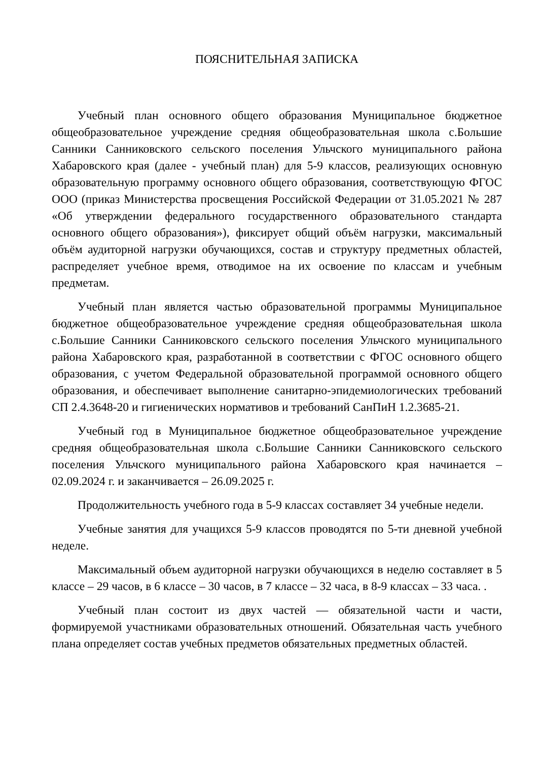ПОЯСНИТЕЛЬНАЯ ЗАПИСКА
Учебный план основного общего образования Муниципальное бюджетное общеобразовательное учреждение средняя общеобразовательная школа с.Большие Санники Санниковского сельского поселения Ульчского муниципального района Хабаровского края (далее - учебный план) для 5-9 классов, реализующих основную образовательную программу основного общего образования, соответствующую ФГОС ООО (приказ Министерства просвещения Российской Федерации от 31.05.2021 № 287 «Об утверждении федерального государственного образовательного стандарта основного общего образования»), фиксирует общий объём нагрузки, максимальный объём аудиторной нагрузки обучающихся, состав и структуру предметных областей, распределяет учебное время, отводимое на их освоение по классам и учебным предметам.
Учебный план является частью образовательной программы Муниципальное бюджетное общеобразовательное учреждение средняя общеобразовательная школа с.Большие Санники Санниковского сельского поселения Ульчского муниципального района Хабаровского края, разработанной в соответствии с ФГОС основного общего образования, с учетом Федеральной образовательной программой основного общего образования, и обеспечивает выполнение санитарно-эпидемиологических требований СП 2.4.3648-20 и гигиенических нормативов и требований СанПиН 1.2.3685-21.
Учебный год в Муниципальное бюджетное общеобразовательное учреждение средняя общеобразовательная школа с.Большие Санники Санниковского сельского поселения Ульчского муниципального района Хабаровского края начинается – 02.09.2024 г. и заканчивается – 26.09.2025 г.
Продолжительность учебного года в 5-9 классах составляет 34 учебные недели.
Учебные занятия для учащихся 5-9 классов проводятся по 5-ти дневной учебной неделе.
Максимальный объем аудиторной нагрузки обучающихся в неделю составляет в 5 классе – 29 часов, в 6 классе – 30 часов, в 7 классе – 32 часа, в 8-9 классах – 33 часа. .
Учебный план состоит из двух частей — обязательной части и части, формируемой участниками образовательных отношений. Обязательная часть учебного плана определяет состав учебных предметов обязательных предметных областей.